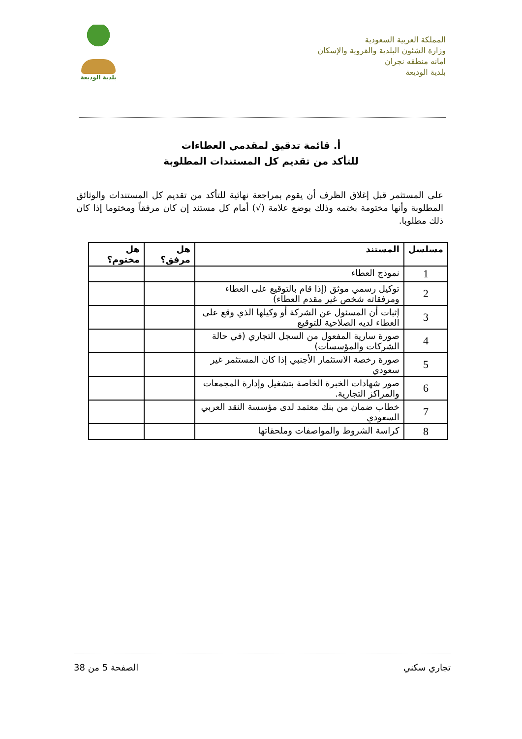المملكة العربية السعودية
وزارة الشئون البلدية والقروية والإسكان
امانه منطقه نجران
بلدية الوديعة
بلدية الوديعة
أ. قائمة تدقيق لمقدمي العطاءات
للتأكد من تقديم كل المستندات المطلوبة
على المستثمر قبل إغلاق الظرف أن يقوم بمراجعة نهائية للتأكد من تقديم كل المستندات والوثائق المطلوبة وأنها مختومة بختمه وذلك بوضع علامة (√) أمام كل مستند إن كان مرفقاً ومختوما إذا كان ذلك مطلوبا.
| مسلسل | المستند | هل مرفق؟ | هل مختوم؟ |
| --- | --- | --- | --- |
| 1 | نموذج العطاء | | |
| 2 | توكيل رسمي موثق (إذا قام بالتوقيع على العطاء ومرفقاته شخص غير مقدم العطاء) | | |
| 3 | إثبات أن المسئول عن الشركة أو وكيلها الذي وقع على العطاء لديه الصلاحية للتوقيع | | |
| 4 | صورة سارية المفعول من السجل التجاري (في حالة الشركات والمؤسسات) | | |
| 5 | صورة رخصة الاستثمار الأجنبي إذا كان المستثمر غير سعودي | | |
| 6 | صور شهادات الخبرة الخاصة بتشغيل وإدارة المجمعات والمراكز التجارية. | | |
| 7 | خطاب ضمان من بنك معتمد لدى مؤسسة النقد العربي السعودي | | |
| 8 | كراسة الشروط والمواصفات وملحقاتها | | |
تجاري سكني الصفحة 5 من 38